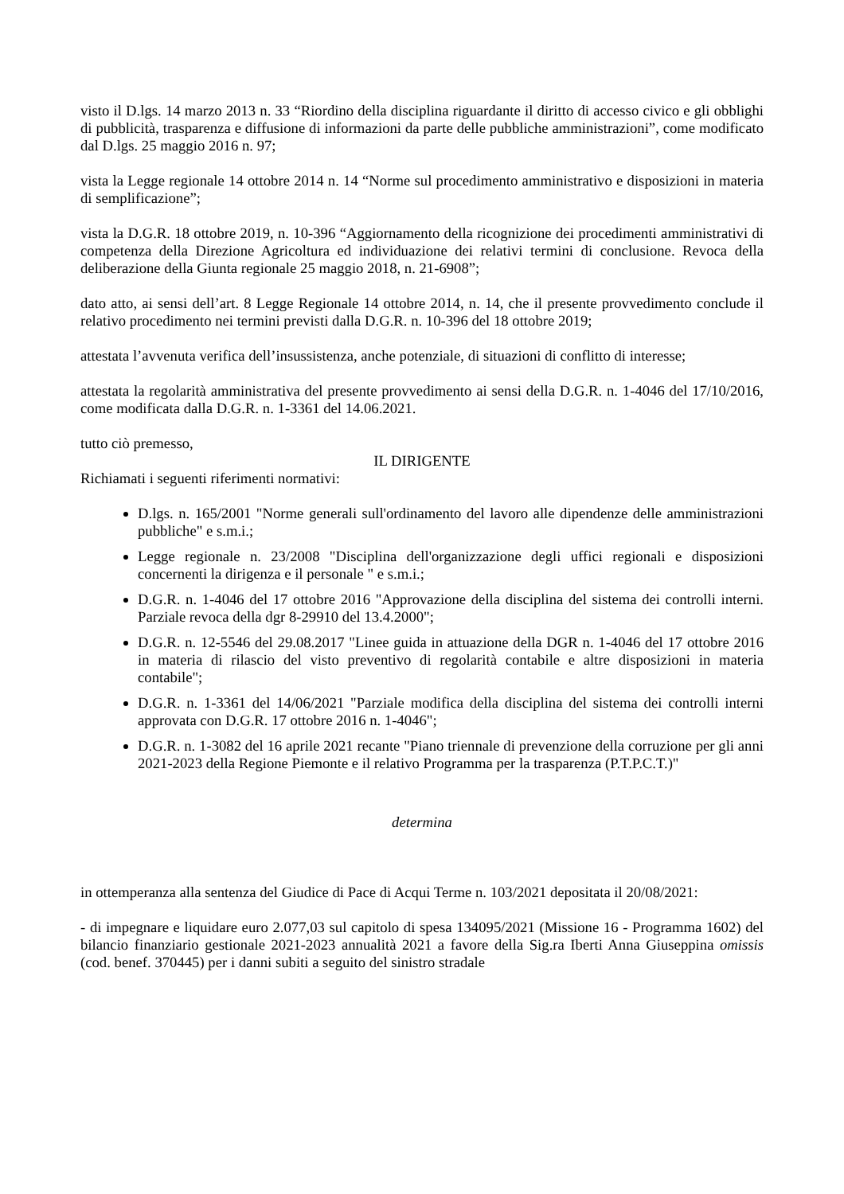visto il D.lgs. 14 marzo 2013 n. 33 “Riordino della disciplina riguardante il diritto di accesso civico e gli obblighi di pubblicità, trasparenza e diffusione di informazioni da parte delle pubbliche amministrazioni”, come modificato dal D.lgs. 25 maggio 2016 n. 97;
vista la Legge regionale 14 ottobre 2014 n. 14 “Norme sul procedimento amministrativo e disposizioni in materia di semplificazione”;
vista la D.G.R. 18 ottobre 2019, n. 10-396 “Aggiornamento della ricognizione dei procedimenti amministrativi di competenza della Direzione Agricoltura ed individuazione dei relativi termini di conclusione. Revoca della deliberazione della Giunta regionale 25 maggio 2018, n. 21-6908”;
dato atto, ai sensi dell’art. 8 Legge Regionale 14 ottobre 2014, n. 14, che il presente provvedimento conclude il relativo procedimento nei termini previsti dalla D.G.R. n. 10-396 del 18 ottobre 2019;
attestata l’avvenuta verifica dell’insussistenza, anche potenziale, di situazioni di conflitto di interesse;
attestata la regolarità amministrativa del presente provvedimento ai sensi della D.G.R. n. 1-4046 del 17/10/2016, come modificata dalla D.G.R. n. 1-3361 del 14.06.2021.
tutto ciò premesso,
IL DIRIGENTE
Richiamati i seguenti riferimenti normativi:
D.lgs. n. 165/2001 "Norme generali sull'ordinamento del lavoro alle dipendenze delle amministrazioni pubbliche" e s.m.i.;
Legge regionale n. 23/2008 "Disciplina dell'organizzazione degli uffici regionali e disposizioni concernenti la dirigenza e il personale " e s.m.i.;
D.G.R. n. 1-4046 del 17 ottobre 2016 "Approvazione della disciplina del sistema dei controlli interni. Parziale revoca della dgr 8-29910 del 13.4.2000";
D.G.R. n. 12-5546 del 29.08.2017 "Linee guida in attuazione della DGR n. 1-4046 del 17 ottobre 2016 in materia di rilascio del visto preventivo di regolarità contabile e altre disposizioni in materia contabile";
D.G.R. n. 1-3361 del 14/06/2021 "Parziale modifica della disciplina del sistema dei controlli interni approvata con D.G.R. 17 ottobre 2016 n. 1-4046";
D.G.R. n. 1-3082 del 16 aprile 2021 recante "Piano triennale di prevenzione della corruzione per gli anni 2021-2023 della Regione Piemonte e il relativo Programma per la trasparenza (P.T.P.C.T.)"
determina
in ottemperanza alla sentenza del Giudice di Pace di Acqui Terme n. 103/2021 depositata il 20/08/2021:
- di impegnare e liquidare euro 2.077,03 sul capitolo di spesa 134095/2021 (Missione 16 - Programma 1602) del bilancio finanziario gestionale 2021-2023 annualità 2021 a favore della Sig.ra Iberti Anna Giuseppina omissis (cod. benef. 370445) per i danni subiti a seguito del sinistro stradale